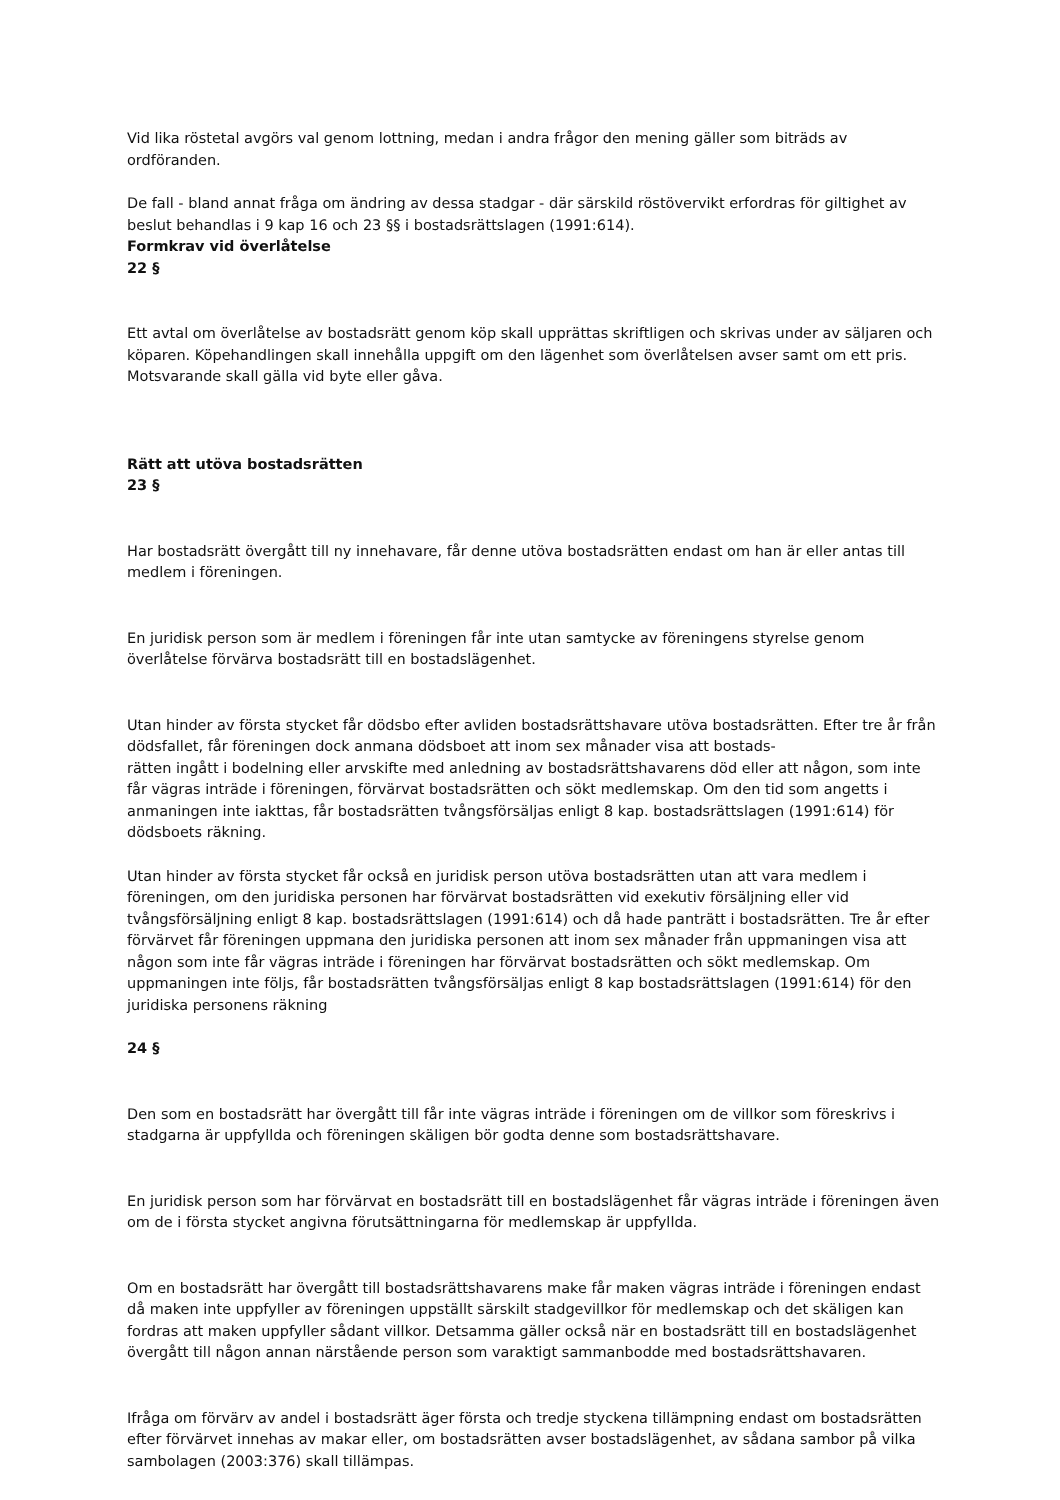Vid lika röstetal avgörs val genom lottning, medan i andra frågor den mening gäller som biträds av ordföranden.
De fall - bland annat fråga om ändring av dessa stadgar - där särskild röstövervikt erfordras för giltighet av beslut behandlas i 9 kap 16 och 23 §§ i bostadsrättslagen (1991:614).
Formkrav vid överlåtelse
22 §
Ett avtal om överlåtelse av bostadsrätt genom köp skall upprättas skriftligen och skrivas under av säljaren och köparen. Köpehandlingen skall innehålla uppgift om den lägenhet som överlåtelsen avser samt om ett pris. Motsvarande skall gälla vid byte eller gåva.
Rätt att utöva bostadsrätten
23 §
Har bostadsrätt övergått till ny innehavare, får denne utöva bostadsrätten endast om han är eller antas till medlem i föreningen.
En juridisk person som är medlem i föreningen får inte utan samtycke av föreningens styrelse genom överlåtelse förvärva bostadsrätt till en bostadslägenhet.
Utan hinder av första stycket får dödsbo efter avliden bostadsrättshavare utöva bostadsrätten. Efter tre år från dödsfallet, får föreningen dock anmana dödsboet att inom sex månader visa att bostads-
rätten ingått i bodelning eller arvskifte med anledning av bostadsrättshavarens död eller att någon, som inte får vägras inträde i föreningen, förvärvat bostadsrätten och sökt medlemskap. Om den tid som angetts i anmaningen inte iakttas, får bostadsrätten tvångsförsäljas enligt 8 kap. bostadsrättslagen (1991:614) för dödsboets räkning.
Utan hinder av första stycket får också en juridisk person utöva bostadsrätten utan att vara medlem i föreningen, om den juridiska personen har förvärvat bostadsrätten vid exekutiv försäljning eller vid tvångsförsäljning enligt 8 kap. bostadsrättslagen (1991:614) och då hade panträtt i bostadsrätten. Tre år efter förvärvet får föreningen uppmana den juridiska personen att inom sex månader från uppmaningen visa att någon som inte får vägras inträde i föreningen har förvärvat bostadsrätten och sökt medlemskap. Om uppmaningen inte följs, får bostadsrätten tvångsförsäljas enligt 8 kap bostadsrättslagen (1991:614) för den juridiska personens räkning
24 §
Den som en bostadsrätt har övergått till får inte vägras inträde i föreningen om de villkor som föreskrivs i stadgarna är uppfyllda och föreningen skäligen bör godta denne som bostadsrättshavare.
En juridisk person som har förvärvat en bostadsrätt till en bostadslägenhet får vägras inträde i föreningen även om de i första stycket angivna förutsättningarna för medlemskap är uppfyllda.
Om en bostadsrätt har övergått till bostadsrättshavarens make får maken vägras inträde i föreningen endast då maken inte uppfyller av föreningen uppställt särskilt stadgevillkor för medlemskap och det skäligen kan fordras att maken uppfyller sådant villkor. Detsamma gäller också när en bostadsrätt till en bostadslägenhet övergått till någon annan närstående person som varaktigt sammanbodde med bostadsrättshavaren.
Ifråga om förvärv av andel i bostadsrätt äger första och tredje styckena tillämpning endast om bostadsrätten efter förvärvet innehas av makar eller, om bostadsrätten avser bostadslägenhet, av sådana sambor på vilka sambolagen (2003:376) skall tillämpas.